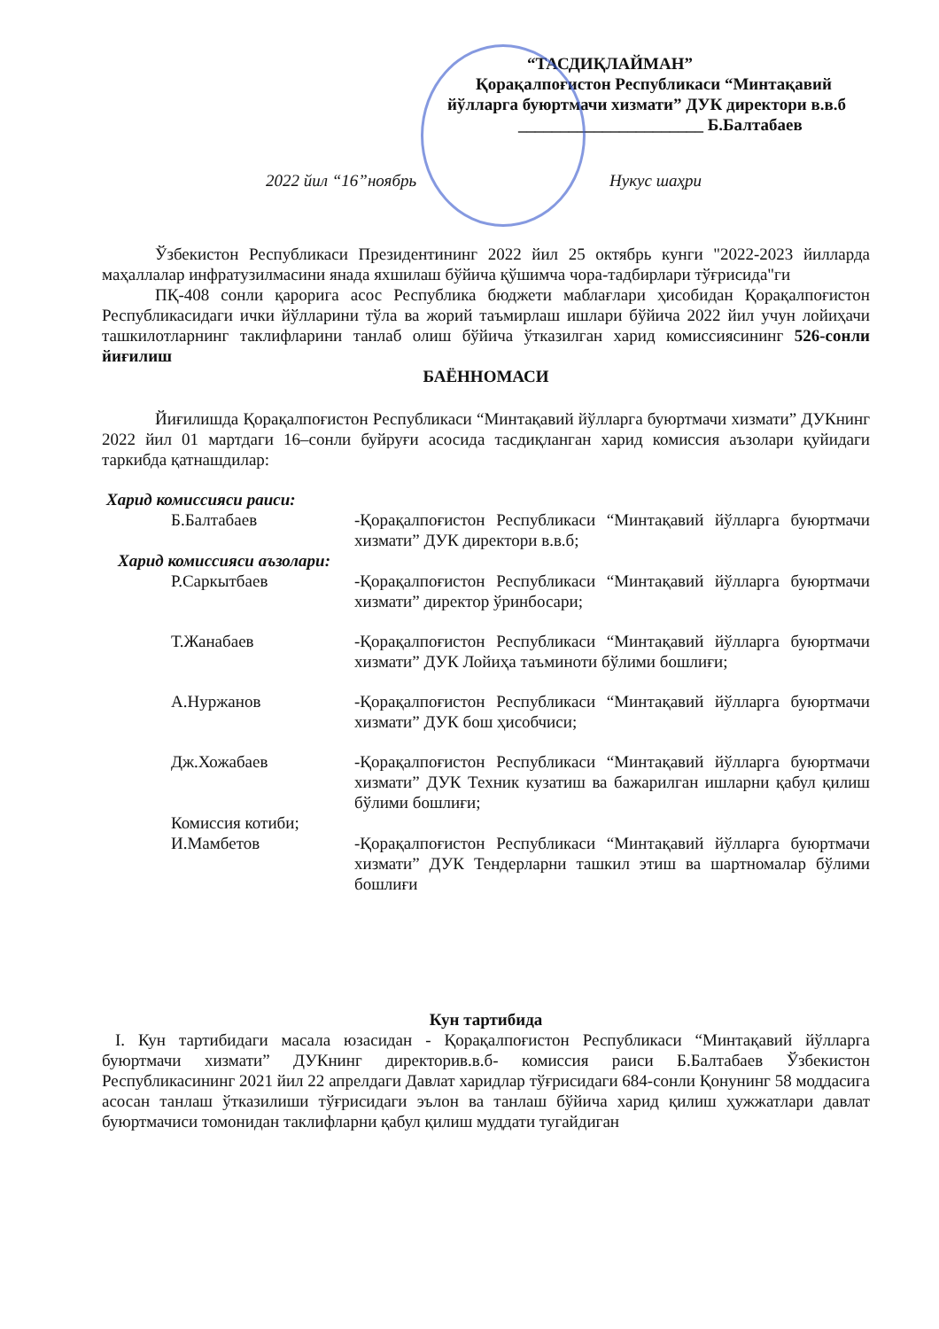“ТАСДИҚЛАЙМАН”
Қорақалпоғистон Республикаси “Минтақавий
йўлларга буюртмачи хизмати” ДУК директори в.в.б
______________________ Б.Балтабаев
2022 йил “16”ноябрь Нукус шаҳри
Ўзбекистон Республикаси Президентининг 2022 йил 25 октябрь кунги "2022-2023 йилларда маҳаллалар инфратузилмасини янада яхшилаш бўйича қўшимча чора-тадбирлари тўғрисида"ги
ПҚ-408 сонли қарорига асос Республика бюджети маблағлари ҳисобидан Қорақалпоғистон Республикасидаги ички йўлларини тўла ва жорий таъмирлаш ишлари бўйича 2022 йил учун лойиҳачи ташкилотларнинг таклифларини танлаб олиш бўйича ўтказилган харид комиссиясининг 526-сонли йиғилиш
БАЁННОМАСИ
Йиғилишда Қорақалпоғистон Республикаси “Минтақавий йўлларга буюртмачи хизмати” ДУКнинг 2022 йил 01 мартдаги 16–сонли буйруғи асосида тасдиқланган харид комиссия аъзолари қуйидаги таркибда қатнашдилар:
Харид комиссияси раиси:
Б.Балтабаев -Қорақалпоғистон Республикаси “Минтақавий йўлларга буюртмачи хизмати” ДУК директори в.в.б;
Харид комиссияси аъзолари:
Р.Саркытбаев -Қорақалпоғистон Республикаси “Минтақавий йўлларга буюртмачи хизмати” директор ўринбосари;
Т.Жанабаев -Қорақалпоғистон Республикаси “Минтақавий йўлларга буюртмачи хизмати” ДУК Лойиҳа таъминоти бўлими бошлиғи;
А.Нуржанов -Қорақалпоғистон Республикаси “Минтақавий йўлларга буюртмачи хизмати” ДУК бош ҳисобчиси;
Дж.Хожабаев -Қорақалпоғистон Республикаси “Минтақавий йўлларга буюртмачи хизмати” ДУК Техник кузатиш ва бажарилган ишларни қабул қилиш бўлими бошлиғи;
Комиссия котиби;
И.Мамбетов -Қорақалпоғистон Республикаси “Минтақавий йўлларга буюртмачи хизмати” ДУК Тендерларни ташкил этиш ва шартномалар бўлими бошлиғи
Кун тартибида
I. Кун тартибидаги масала юзасидан - Қорақалпоғистон Республикаси “Минтақавий йўлларга буюртмачи хизмати” ДУКнинг директорив.в.б- комиссия раиси Б.Балтабаев Ўзбекистон Республикасининг 2021 йил 22 апрелдаги Давлат харидлар тўғрисидаги 684-сонли Қонунинг 58 моддасига асосан танлаш ўтказилиши тўғрисидаги эълон ва танлаш бўйича харид қилиш ҳужжатлари давлат буюртмачиси томонидан таклифларни қабул қилиш муддати тугайдиган